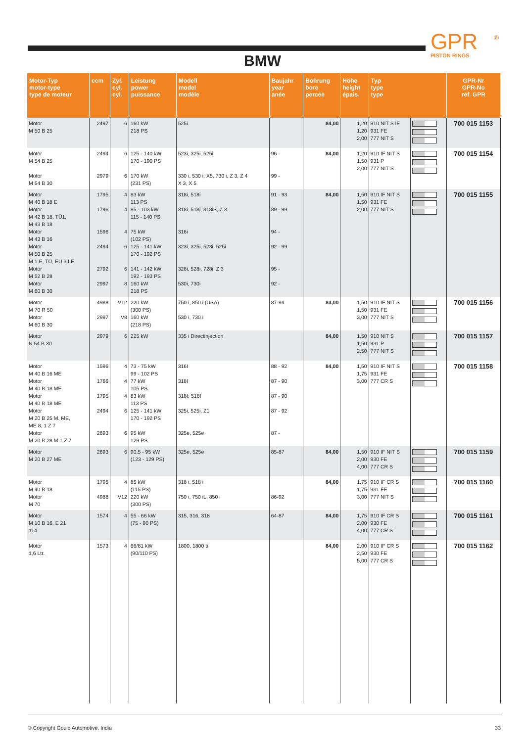GPR
PISTON RINGS
®
BMW
| Motor-Typ motor-type type de moteur | ccm | Zyl. cyl. cyl. | Leistung power puissance | Modell model modèle | Baujahr year anée | Bohrung bore percée | Höhe height épais. | Typ type type | | GPR-Nr GPR-No réf. GPR |
| --- | --- | --- | --- | --- | --- | --- | --- | --- | --- | --- |
| Motor M 50 B 25 | 2497 | 6 | 160 kW 218 PS | 525i | | 84,00 | 1,20 1,20 2,00 | 910 NIT S IF 931 FE 777 NIT S | | 700 015 1153 |
| Motor M 54 B 25 Motor M 54 B 30 | 2494 2979 | 6 6 | 125 - 140 kW 170 - 190 PS 170 kW (231 PS) | 523i, 325i, 525i 330 i, 530 i, X5, 730 i, Z 3, Z 4 X 3, X 5 | 96 - 99 - | 84,00 | 1,20 1,50 2,00 | 910 IF NIT S 931 P 777 NIT S | | 700 015 1154 |
| Motor M 40 B 18 E Motor M 42 B 18, TÜ1, M 43 B 18 Motor M 43 B 16 Motor M 50 B 25 M 1 E, TÜ, EU 3 LE Motor M 52 B 28 Motor M 60 B 30 | 1795 1796 1596 2494 2792 2997 | 4 4 4 6 6 8 | 83 kW 113 PS 85 - 103 kW 115 - 140 PS 75 kW (102 PS) 125 - 141 kW 170 - 192 PS 141 - 142 kW 192 - 193 PS 160 kW 218 PS | 318i, 518i 318i, 518i, 318iS, Z 3 316i 323i, 325i, 523i, 525i 328i, 528i, 728i, Z 3 530i, 730i | 91 - 93 89 - 99 94 - 92 - 99 95 - 92 - | 84,00 | 1,50 1,50 2,00 | 910 IF NIT S 931 FE 777 NIT S | | 700 015 1155 |
| Motor M 70 R 50 Motor M 60 B 30 | 4988 2997 | V12 V8 | 220 kW (300 PS) 160 kW (218 PS) | 750 i, 850 i (USA) 530 i, 730 i | 87-94 | 84,00 | 1,50 1,50 3,00 | 910 IF NIT S 931 FE 777 NIT S | | 700 015 1156 |
| Motor N 54 B 30 | 2979 | 6 | 225 kW | 335 i Directinjection | | 84,00 | 1,50 1,50 2,50 | 910 NIT S 931 P 777 NIT S | | 700 015 1157 |
| Motor M 40 B 16 ME Motor M 40 B 18 ME Motor M 40 B 18 ME Motor M 20 B 25 M, ME, ME 8, 1 Z 7 Motor M 20 B 28 M 1 Z 7 | 1596 1766 1795 2494 2693 | 4 4 4 6 6 | 73 - 75 kW 99 - 102 PS 77 kW 105 PS 83 kW 113 PS 125 - 141 kW 170 - 192 PS 95 kW 129 PS | 316I 318I 318I; 518I 325i, 525i, Z1 325e, 525e | 88 - 92 87 - 90 87 - 90 87 - 92 87 - | 84,00 | 1,50 1,75 3,00 | 910 IF NIT S 931 FE 777 CR S | | 700 015 1158 |
| Motor M 20 B 27 ME | 2693 | 6 | 90,5 - 95 kW (123 - 129 PS) | 325e, 525e | 85-87 | 84,00 | 1,50 2,00 4,00 | 910 IF NIT S 930 FE 777 CR S | | 700 015 1159 |
| Motor M 40 B 18 Motor M 70 | 1795 4988 | 4 V12 | 85 kW (115 PS) 220 kW (300 PS) | 318 i, 518 i 750 i, 750 iL, 850 i | 86-92 | 84,00 | 1,75 1,75 3,00 | 910 IF CR S 931 FE 777 NIT S | | 700 015 1160 |
| Motor M 10 B 16, E 21 114 | 1574 | 4 | 55 - 66 kW (75 - 90 PS) | 315, 316, 318 | 64-87 | 84,00 | 1,75 2,00 4,00 | 910 IF CR S 930 FE 777 CR S | | 700 015 1161 |
| Motor 1,6 Ltr. | 1573 | 4 | 66/81 kW (90/110 PS) | 1800, 1800 ti | | 84,00 | 2,00 2,50 5,00 | 910 IF CR S 930 FE 777 CR S | | 700 015 1162 |
© Copyright Gould Automotive, India 33